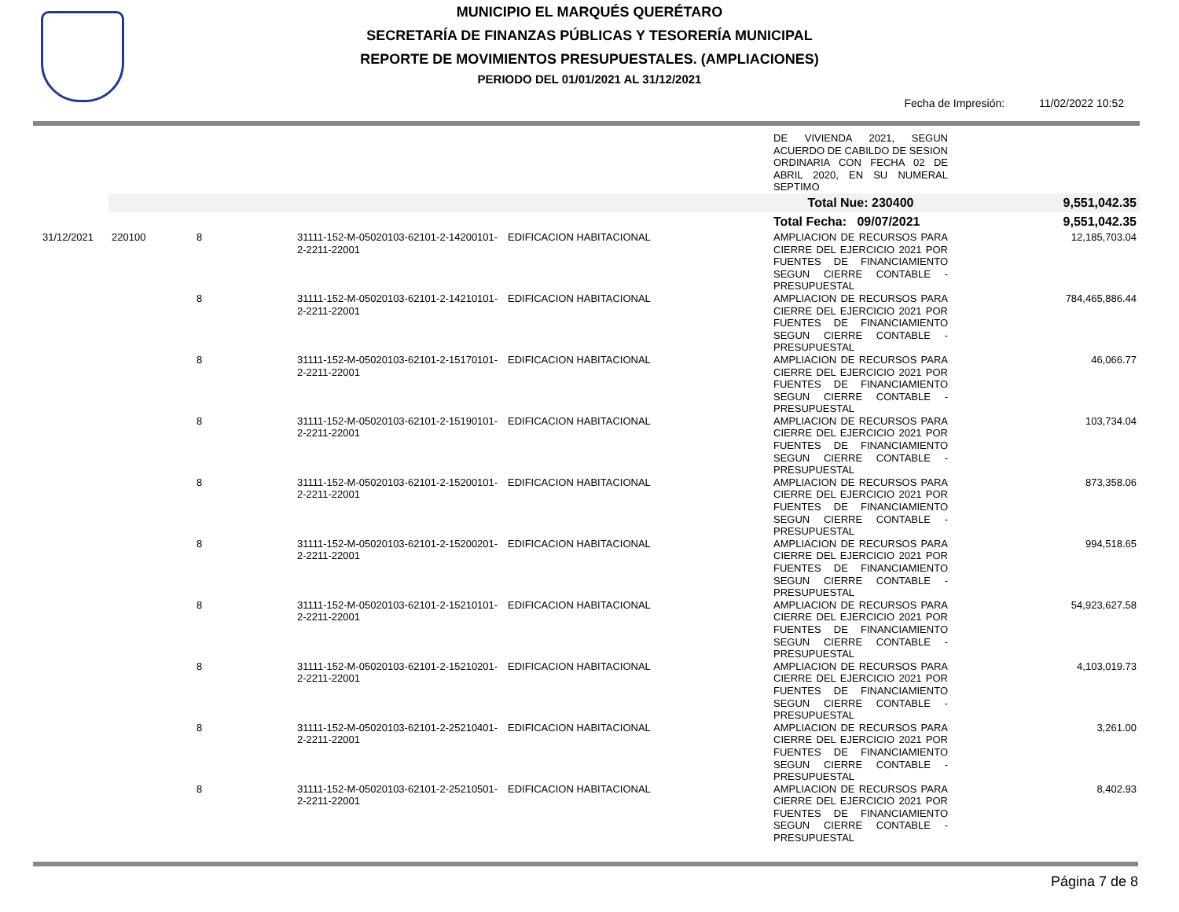MUNICIPIO EL MARQUÉS QUERÉTARO
SECRETARÍA DE FINANZAS PÚBLICAS Y TESORERÍA MUNICIPAL
REPORTE DE MOVIMIENTOS PRESUPUESTALES. (AMPLIACIONES)
PERIODO DEL 01/01/2021 AL 31/12/2021
Fecha de Impresión: 11/02/2022 10:52
| | | | | | DE VIVIENDA 2021, SEGUN ACUERDO DE CABILDO DE SESION ORDINARIA CON FECHA 02 DE ABRIL 2020, EN SU NUMERAL SEPTIMO | |
| | | | | | Total Nue: 230400 | 9,551,042.35 |
| | | | | | Total Fecha: 09/07/2021 | 9,551,042.35 |
| 31/12/2021 | 220100 | 8 | 31111-152-M-05020103-62101-2-14200101-2-2211-22001 | EDIFICACION HABITACIONAL | AMPLIACION DE RECURSOS PARA CIERRE DEL EJERCICIO 2021 POR FUENTES DE FINANCIAMIENTO SEGUN CIERRE CONTABLE - PRESUPUESTAL | 12,185,703.04 |
| | | 8 | 31111-152-M-05020103-62101-2-14210101-2-2211-22001 | EDIFICACION HABITACIONAL | AMPLIACION DE RECURSOS PARA CIERRE DEL EJERCICIO 2021 POR FUENTES DE FINANCIAMIENTO SEGUN CIERRE CONTABLE - PRESUPUESTAL | 784,465,886.44 |
| | | 8 | 31111-152-M-05020103-62101-2-15170101-2-2211-22001 | EDIFICACION HABITACIONAL | AMPLIACION DE RECURSOS PARA CIERRE DEL EJERCICIO 2021 POR FUENTES DE FINANCIAMIENTO SEGUN CIERRE CONTABLE - PRESUPUESTAL | 46,066.77 |
| | | 8 | 31111-152-M-05020103-62101-2-15190101-2-2211-22001 | EDIFICACION HABITACIONAL | AMPLIACION DE RECURSOS PARA CIERRE DEL EJERCICIO 2021 POR FUENTES DE FINANCIAMIENTO SEGUN CIERRE CONTABLE - PRESUPUESTAL | 103,734.04 |
| | | 8 | 31111-152-M-05020103-62101-2-15200101-2-2211-22001 | EDIFICACION HABITACIONAL | AMPLIACION DE RECURSOS PARA CIERRE DEL EJERCICIO 2021 POR FUENTES DE FINANCIAMIENTO SEGUN CIERRE CONTABLE - PRESUPUESTAL | 873,358.06 |
| | | 8 | 31111-152-M-05020103-62101-2-15200201-2-2211-22001 | EDIFICACION HABITACIONAL | AMPLIACION DE RECURSOS PARA CIERRE DEL EJERCICIO 2021 POR FUENTES DE FINANCIAMIENTO SEGUN CIERRE CONTABLE - PRESUPUESTAL | 994,518.65 |
| | | 8 | 31111-152-M-05020103-62101-2-15210101-2-2211-22001 | EDIFICACION HABITACIONAL | AMPLIACION DE RECURSOS PARA CIERRE DEL EJERCICIO 2021 POR FUENTES DE FINANCIAMIENTO SEGUN CIERRE CONTABLE - PRESUPUESTAL | 54,923,627.58 |
| | | 8 | 31111-152-M-05020103-62101-2-15210201-2-2211-22001 | EDIFICACION HABITACIONAL | AMPLIACION DE RECURSOS PARA CIERRE DEL EJERCICIO 2021 POR FUENTES DE FINANCIAMIENTO SEGUN CIERRE CONTABLE - PRESUPUESTAL | 4,103,019.73 |
| | | 8 | 31111-152-M-05020103-62101-2-25210401-2-2211-22001 | EDIFICACION HABITACIONAL | AMPLIACION DE RECURSOS PARA CIERRE DEL EJERCICIO 2021 POR FUENTES DE FINANCIAMIENTO SEGUN CIERRE CONTABLE - PRESUPUESTAL | 3,261.00 |
| | | 8 | 31111-152-M-05020103-62101-2-25210501-2-2211-22001 | EDIFICACION HABITACIONAL | AMPLIACION DE RECURSOS PARA CIERRE DEL EJERCICIO 2021 POR FUENTES DE FINANCIAMIENTO SEGUN CIERRE CONTABLE - PRESUPUESTAL | 8,402.93 |
Página 7 de 8